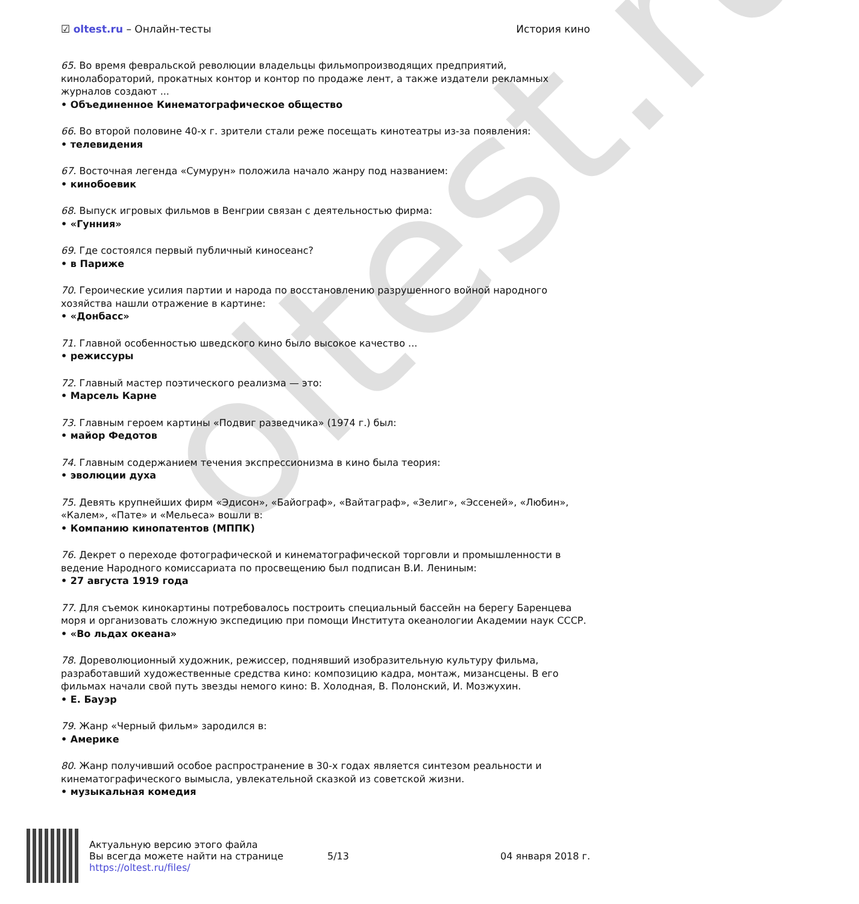oltest.ru
☑ oltest.ru – Онлайн-тесты История кино
65. Во время февральской революции владельцы фильмопроизводящих предприятий, кинолабораторий, прокатных контор и контор по продаже лент, а также издатели рекламных журналов создают ...
• Объединенное Кинематографическое общество
66. Во второй половине 40-х г. зрители стали реже посещать кинотеатры из-за появления:
• телевидения
67. Восточная легенда «Сумурун» положила начало жанру под названием:
• кинобоевик
68. Выпуск игровых фильмов в Венгрии связан с деятельностью фирма:
• «Гунния»
69. Где состоялся первый публичный киносеанс?
• в Париже
70. Героические усилия партии и народа по восстановлению разрушенного войной народного хозяйства нашли отражение в картине:
• «Донбасс»
71. Главной особенностью шведского кино было высокое качество ...
• режиссуры
72. Главный мастер поэтического реализма — это:
• Марсель Карне
73. Главным героем картины «Подвиг разведчика» (1974 г.) был:
• майор Федотов
74. Главным содержанием течения экспрессионизма в кино была теория:
• эволюции духа
75. Девять крупнейших фирм «Эдисон», «Байограф», «Вайтаграф», «Зелиг», «Эссеней», «Любин», «Калем», «Пате» и «Мельеса» вошли в:
• Компанию кинопатентов (МППК)
76. Декрет о переходе фотографической и кинематографической торговли и промышленности в ведение Народного комиссариата по просвещению был подписан В.И. Лениным:
• 27 августа 1919 года
77. Для съемок кинокартины потребовалось построить специальный бассейн на берегу Баренцева моря и организовать сложную экспедицию при помощи Института океанологии Академии наук СССР.
• «Во льдах океана»
78. Дореволюционный художник, режиссер, поднявший изобразительную культуру фильма, разработавший художественные средства кино: композицию кадра, монтаж, мизансцены. В его фильмах начали свой путь звезды немого кино: В. Холодная, В. Полонский, И. Мозжухин.
• Е. Бауэр
79. Жанр «Черный фильм» зародился в:
• Америке
80. Жанр получивший особое распространение в 30-х годах является синтезом реальности и кинематографического вымысла, увлекательной сказкой из советской жизни.
• музыкальная комедия
Актуальную версию этого файла
Вы всегда можете найти на странице
https://oltest.ru/files/
5/13 04 января 2018 г.